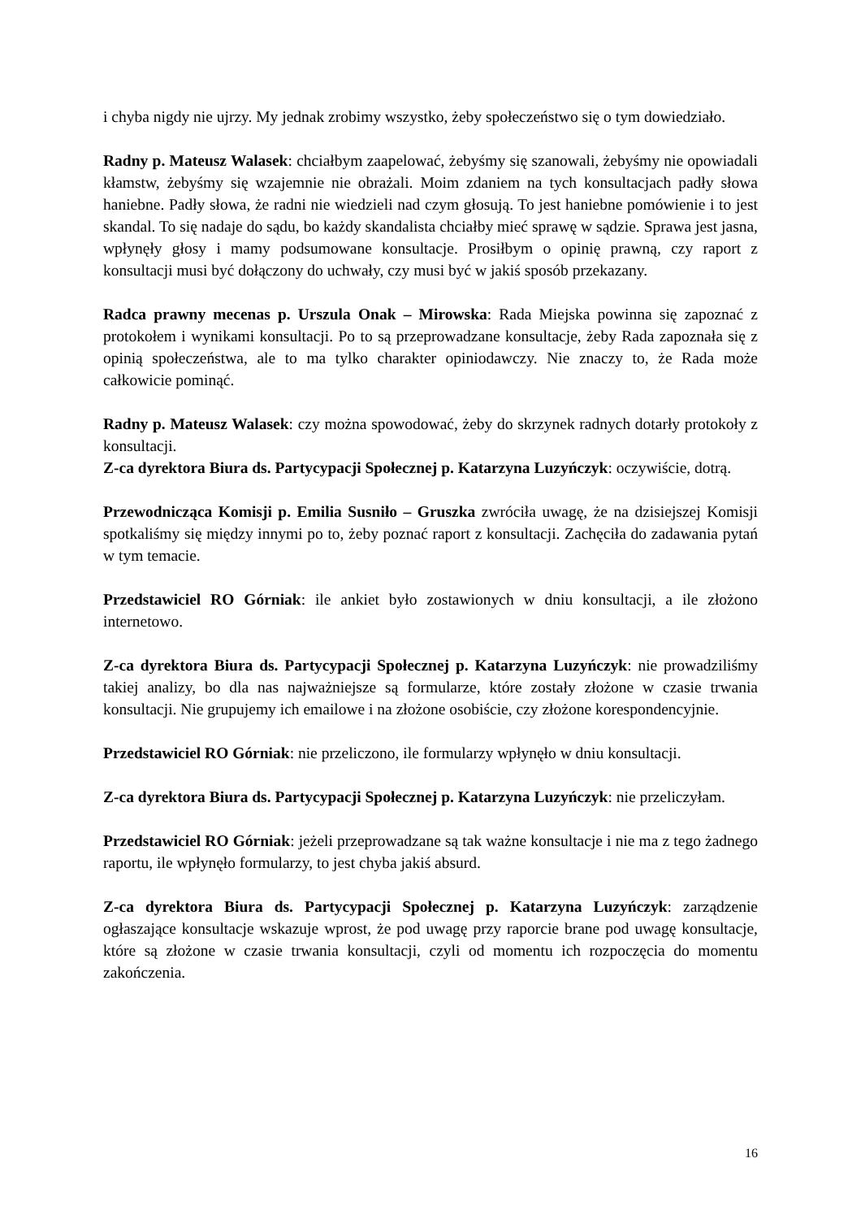i chyba nigdy nie ujrzy. My jednak zrobimy wszystko, żeby społeczeństwo się o tym dowiedziało.
Radny p. Mateusz Walasek: chciałbym zaapelować, żebyśmy się szanowali, żebyśmy nie opowiadali kłamstw, żebyśmy się wzajemnie nie obrażali. Moim zdaniem na tych konsultacjach padły słowa haniebne. Padły słowa, że radni nie wiedzieli nad czym głosują. To jest haniebne pomówienie i to jest skandal. To się nadaje do sądu, bo każdy skandalista chciałby mieć sprawę w sądzie. Sprawa jest jasna, wpłynęły głosy i mamy podsumowane konsultacje. Prosiłbym o opinię prawną, czy raport z konsultacji musi być dołączony do uchwały, czy musi być w jakiś sposób przekazany.
Radca prawny mecenas p. Urszula Onak – Mirowska: Rada Miejska powinna się zapoznać z protokołem i wynikami konsultacji. Po to są przeprowadzane konsultacje, żeby Rada zapoznała się z opinią społeczeństwa, ale to ma tylko charakter opiniodawczy. Nie znaczy to, że Rada może całkowicie pominąć.
Radny p. Mateusz Walasek: czy można spowodować, żeby do skrzynek radnych dotarły protokoły z konsultacji.
Z-ca dyrektora Biura ds. Partycypacji Społecznej p. Katarzyna Luzyńczyk: oczywiście, dotrą.
Przewodnicząca Komisji p. Emilia Susniło – Gruszka zwróciła uwagę, że na dzisiejszej Komisji spotkaliśmy się między innymi po to, żeby poznać raport z konsultacji. Zachęciła do zadawania pytań w tym temacie.
Przedstawiciel RO Górniak: ile ankiet było zostawionych w dniu konsultacji, a ile złożono internetowo.
Z-ca dyrektora Biura ds. Partycypacji Społecznej p. Katarzyna Luzyńczyk: nie prowadziliśmy takiej analizy, bo dla nas najważniejsze są formularze, które zostały złożone w czasie trwania konsultacji. Nie grupujemy ich emailowe i na złożone osobiście, czy złożone korespondencyjnie.
Przedstawiciel RO Górniak: nie przeliczono, ile formularzy wpłynęło w dniu konsultacji.
Z-ca dyrektora Biura ds. Partycypacji Społecznej p. Katarzyna Luzyńczyk: nie przeliczyłam.
Przedstawiciel RO Górniak: jeżeli przeprowadzane są tak ważne konsultacje i nie ma z tego żadnego raportu, ile wpłynęło formularzy, to jest chyba jakiś absurd.
Z-ca dyrektora Biura ds. Partycypacji Społecznej p. Katarzyna Luzyńczyk: zarządzenie ogłaszające konsultacje wskazuje wprost, że pod uwagę przy raporcie brane pod uwagę konsultacje, które są złożone w czasie trwania konsultacji, czyli od momentu ich rozpoczęcia do momentu zakończenia.
16